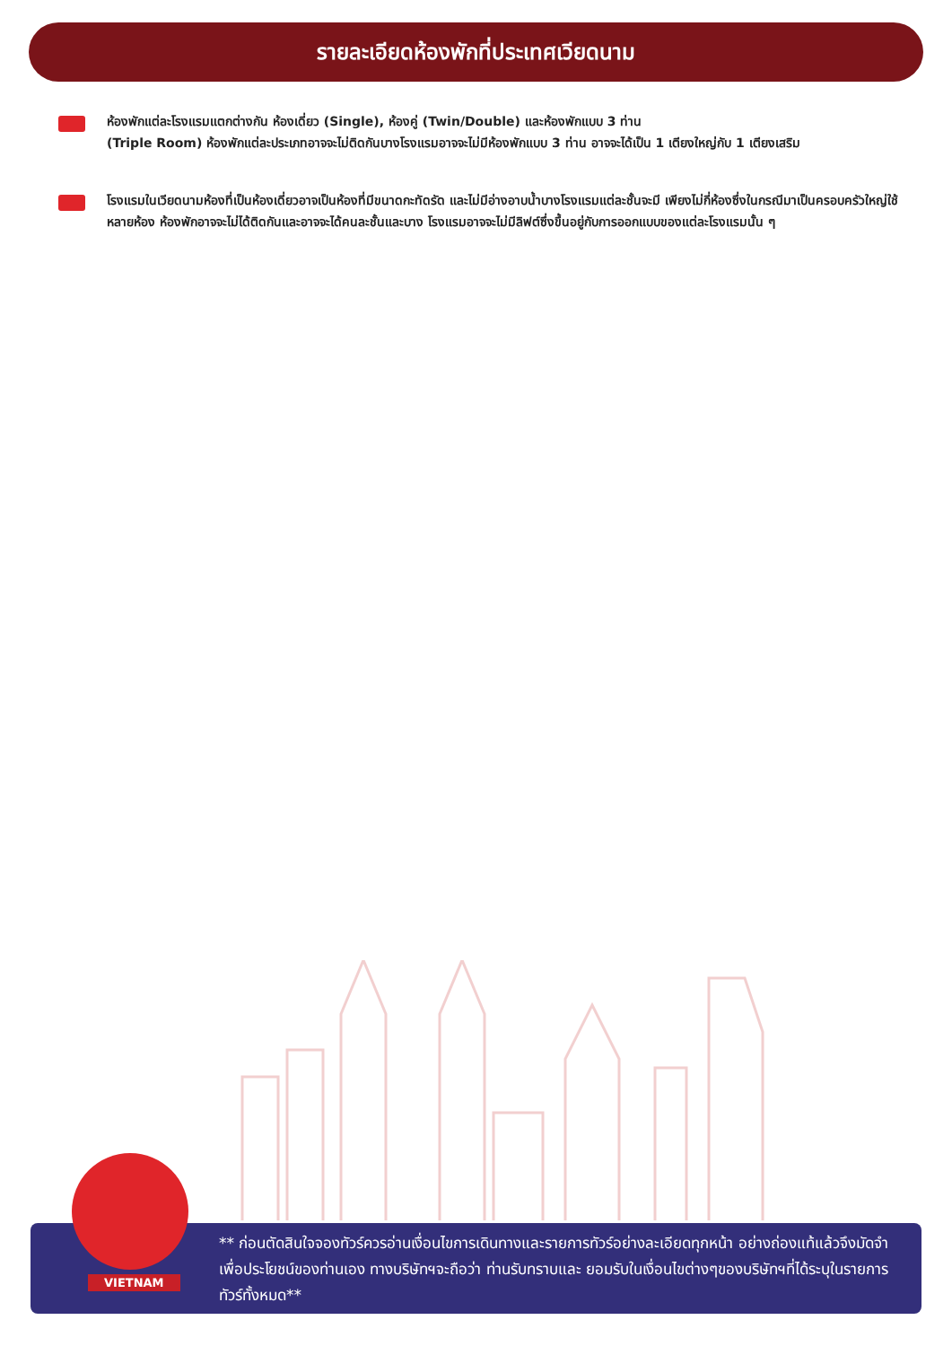รายละเอียดห้องพักที่ประเทศเวียดนาม
ห้องพักแต่ละโรงแรมแตกต่างกัน ห้องเดี่ยว (Single), ห้องคู่ (Twin/Double) และห้องพักแบบ 3 ท่าน
(Triple Room) ห้องพักแต่ละประเภทอาจจะไม่ติดกันบางโรงแรมอาจจะไม่มีห้องพักแบบ 3 ท่าน อาจจะได้เป็น 1 เตียงใหญ่กับ 1 เตียงเสริม
โรงแรมในเวียดนามห้องที่เป็นห้องเดี่ยวอาจเป็นห้องที่มีขนาดกะทัดรัด และไม่มีอ่างอาบน้ำบางโรงแรมแต่ละชั้นจะมี เพียงไม่กี่ห้องซึ่งในกรณีมาเป็นครอบครัวใหญ่ใช้หลายห้อง ห้องพักอาจจะไม่ได้ติดกันและอาจจะได้คนละชั้นและบาง โรงแรมอาจจะไม่มีลิฟต์ซึ่งขึ้นอยู่กับการออกแบบของแต่ละโรงแรมนั้น ๆ
** ก่อนตัดสินใจจองทัวร์ควรอ่านเงื่อนไขการเดินทางและรายการทัวร์อย่างละเอียดทุกหน้า อย่างถ่องแท้แล้วจึงมัดจำเพื่อประโยชน์ของท่านเอง ทางบริษัทฯจะถือว่า ท่านรับทราบและ ยอมรับในเงื่อนไขต่างๆของบริษัทฯที่ได้ระบุในรายการทัวร์ทั้งหมด**
VIETNAM